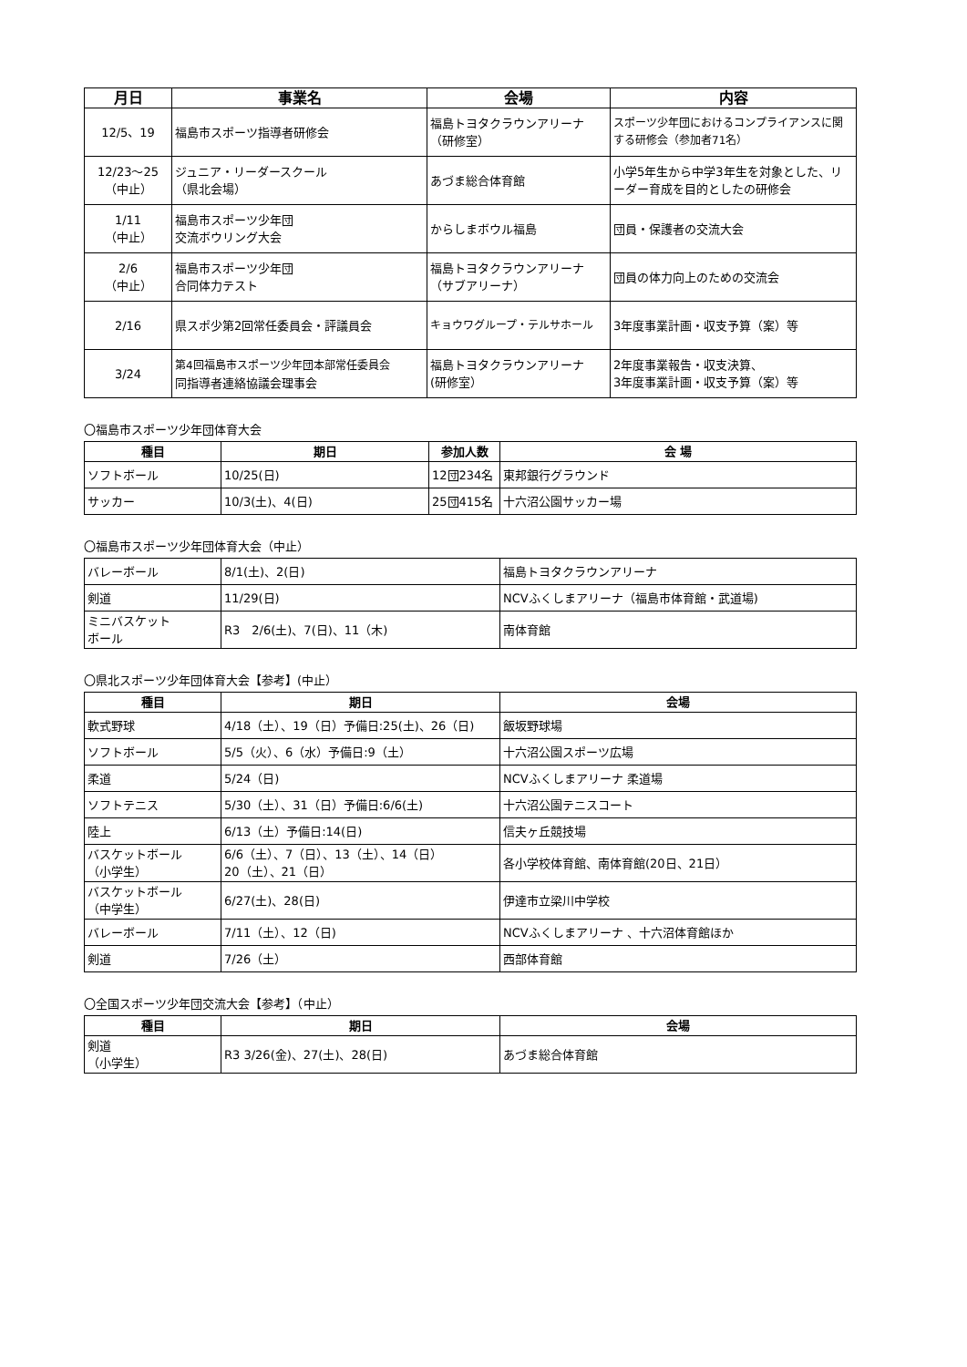| 月日 | 事業名 | 会場 | 内容 |
| --- | --- | --- | --- |
| 12/5、19 | 福島市スポーツ指導者研修会 | 福島トヨタクラウンアリーナ （研修室） | スポーツ少年団におけるコンプライアンスに関する研修会（参加者71名） |
| 12/23～25 （中止） | ジュニア・リーダースクール （県北会場） | あづま総合体育館 | 小学5年生から中学3年生を対象とした、リーダー育成を目的としたの研修会 |
| 1/11 （中止） | 福島市スポーツ少年団 交流ボウリング大会 | からしまボウル福島 | 団員・保護者の交流大会 |
| 2/6 （中止） | 福島市スポーツ少年団 合同体力テスト | 福島トヨタクラウンアリーナ （サブアリーナ） | 団員の体力向上のための交流会 |
| 2/16 | 県スポ少第2回常任委員会・評議員会 | キョウワグループ・テルサホール | 3年度事業計画・収支予算（案）等 |
| 3/24 | 第4回福島市スポーツ少年団本部常任委員会 同指導者連絡協議会理事会 | 福島トヨタクラウンアリーナ (研修室） | 2年度事業報告・収支決算、 3年度事業計画・収支予算（案）等 |
〇福島市スポーツ少年団体育大会
| 種目 | 期日 | 参加人数 | 会 場 |
| --- | --- | --- | --- |
| ソフトボール | 10/25(日) | 12団234名 | 東邦銀行グラウンド |
| サッカー | 10/3(土)、4(日) | 25団415名 | 十六沼公園サッカー場 |
〇福島市スポーツ少年団体育大会（中止）
| バレーボール | 8/1(土)、2(日) | 福島トヨタクラウンアリーナ |
| 剣道 | 11/29(日) | NCVふくしまアリーナ（福島市体育館・武道場) |
| ミニバスケット ボール | R3 2/6(土)、7(日)、11（木) | 南体育館 |
〇県北スポーツ少年団体育大会【参考】(中止）
| 種目 | 期日 | 会場 |
| --- | --- | --- |
| 軟式野球 | 4/18（土）、19（日）予備日:25(土)、26（日) | 飯坂野球場 |
| ソフトボール | 5/5（火）、6（水）予備日:9（土） | 十六沼公園スポーツ広場 |
| 柔道 | 5/24（日) | NCVふくしまアリーナ 柔道場 |
| ソフトテニス | 5/30（土）、31（日）予備日:6/6(土) | 十六沼公園テニスコート |
| 陸上 | 6/13（土）予備日:14(日) | 信夫ヶ丘競技場 |
| バスケットボール （小学生） | 6/6（土）、7（日）、13（土）、14（日） 20（土）、21（日） | 各小学校体育館、南体育館(20日、21日） |
| バスケットボール （中学生） | 6/27(土)、28(日) | 伊達市立梁川中学校 |
| バレーボール | 7/11（土）、12（日) | NCVふくしまアリーナ 、十六沼体育館ほか |
| 剣道 | 7/26（土） | 西部体育館 |
〇全国スポーツ少年団交流大会【参考】（中止）
| 種目 | 期日 | 会場 |
| --- | --- | --- |
| 剣道 （小学生） | R3 3/26(金)、27(土)、28(日) | あづま総合体育館 |